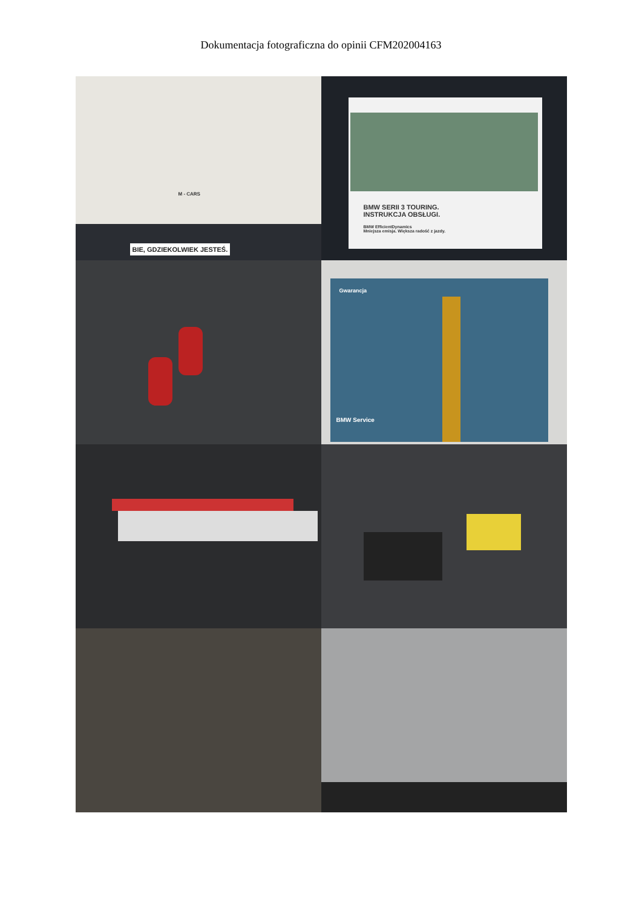Dokumentacja fotograficzna do opinii CFM202004163
BIE, GDZIEKOLWIEK JESTEŚ.
M - CARS
BMW SERII 3 TOURING.
INSTRUKCJA OBSŁUGI.
BMW EfficientDynamics
Mniejsza emisja. Większa radość z jazdy.
Gwarancja
BMW Service